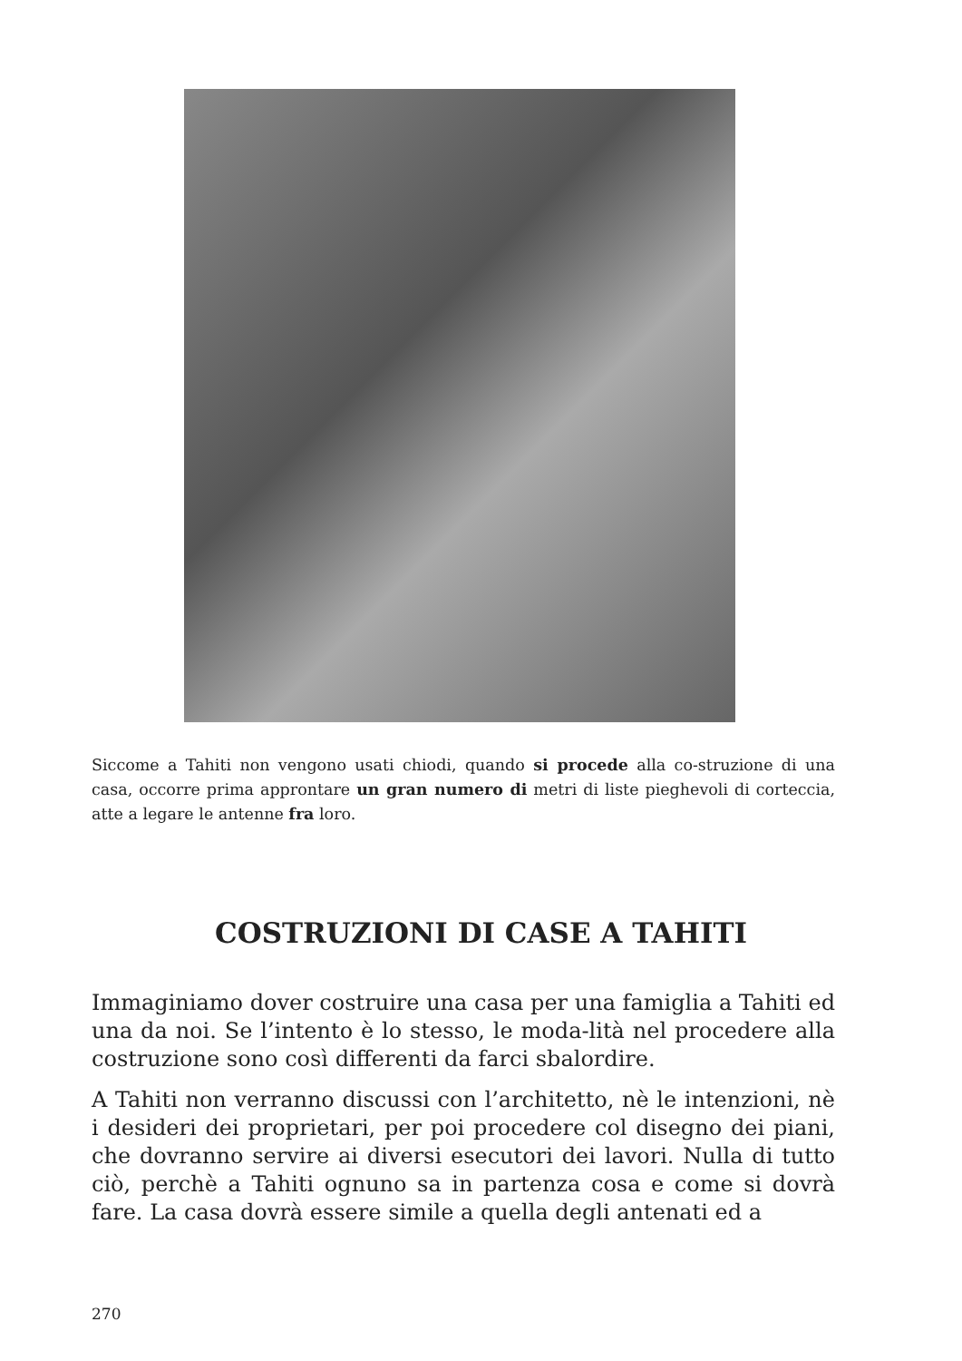Siccome a Tahiti non vengono usati chiodi, quando si procede alla co-struzione di una casa, occorre prima approntare un gran numero di metri di liste pieghevoli di corteccia, atte a legare le antenne fra loro.
COSTRUZIONI DI CASE A TAHITI
Immaginiamo dover costruire una casa per una famiglia a Tahiti ed una da noi. Se l’intento è lo stesso, le moda-lità nel procedere alla costruzione sono così differenti da farci sbalordire.
A Tahiti non verranno discussi con l’architetto, nè le intenzioni, nè i desideri dei proprietari, per poi procedere col disegno dei piani, che dovranno servire ai diversi esecutori dei lavori. Nulla di tutto ciò, perchè a Tahiti ognuno sa in partenza cosa e come si dovrà fare. La casa dovrà essere simile a quella degli antenati ed a
270